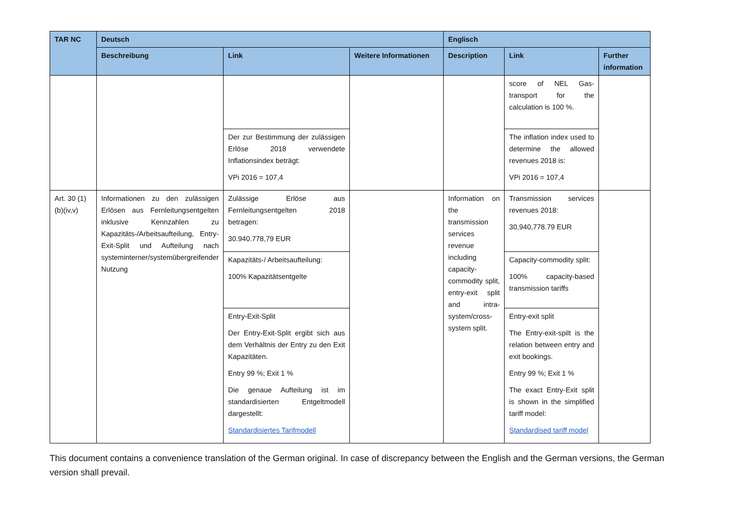| TAR NC | Deutsch | | | Englisch | | |
| --- | --- | --- | --- | --- | --- | --- |
| | Beschreibung | Link | Weitere Informationen | Description | Link | Further information |
| | | | | | score of NEL Gas-transport for the calculation is 100 %. | |
| | | Der zur Bestimmung der zulässigen Erlöse 2018 verwendete Inflationsindex beträgt: VPi 2016 = 107,4 | | | The inflation index used to determine the allowed revenues 2018 is: VPi 2016 = 107,4 | |
| Art. 30 (1)(b)(iv,v) | Informationen zu den zulässigen Erlösen aus Fernleitungsentgelten inklusive Kennzahlen zu Kapazitäts-/Arbeitsaufteilung, Entry-Exit-Split und Aufteilung nach systeminterner/systemübergreifender Nutzung | Zulässige Erlöse aus Fernleitungsentgelten 2018 betragen: 30.940.778,79 EUR | | Information on the transmission services revenue including capacity-commodity split, entry-exit split and intra-system/cross-system split. | Transmission services revenues 2018: 30,940,778.79 EUR | |
| | | Kapazitäts-/ Arbeitsaufteilung: 100% Kapazitätsentgelte | | | Capacity-commodity split: 100% capacity-based transmission tariffs | |
| | | Entry-Exit-Split Der Entry-Exit-Split ergibt sich aus dem Verhältnis der Entry zu den Exit Kapazitäten. Entry 99 %; Exit 1 % Die genaue Aufteilung ist im standardisierten Entgeltmodell dargestellt: Standardisiertes Tarifmodell | | | Entry-exit split The Entry-exit-spilt is the relation between entry and exit bookings. Entry 99 %; Exit 1 % The exact Entry-Exit split is shown in the simplified tariff model: Standardised tariff model | |
This document contains a convenience translation of the German original. In case of discrepancy between the English and the German versions, the German version shall prevail.